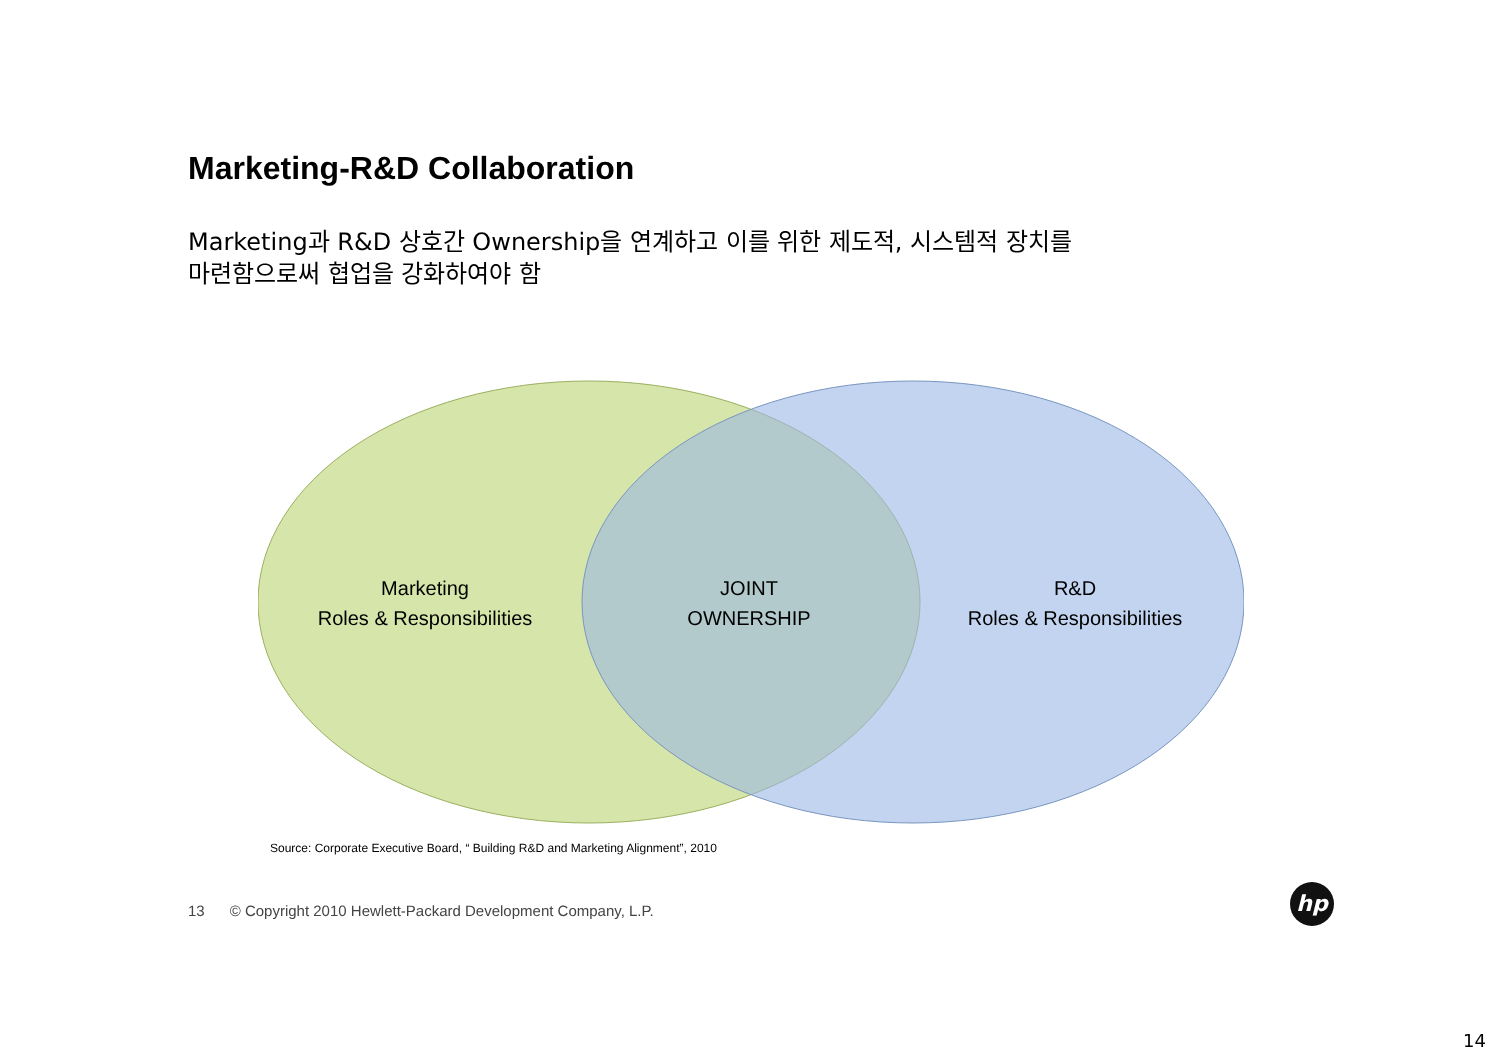Marketing-R&D Collaboration
Marketing과 R&D 상호간 Ownership을 연계하고 이를 위한 제도적, 시스템적 장치를
마련함으로써 협업을 강화하여야 함
Marketing
Roles & Responsibilities
JOINT
OWNERSHIP
R&D
Roles & Responsibilities
Source: Corporate Executive Board, “ Building R&D and Marketing Alignment”, 2010
13 © Copyright 2010 Hewlett-Packard Development Company, L.P.
hp
14